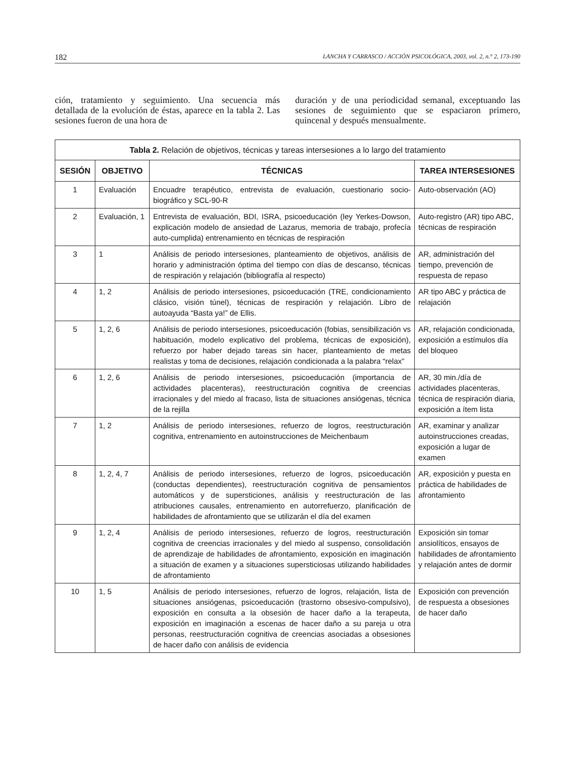182 LANCHA Y CARRASCO / ACCIÓN PSICOLÓGICA, 2003, vol. 2, n.° 2, 173-190
ción, tratamiento y seguimiento. Una secuencia más detallada de la evolución de éstas, aparece en la tabla 2. Las sesiones fueron de una hora de
duración y de una periodicidad semanal, exceptuando las sesiones de seguimiento que se espaciaron primero, quincenal y después mensualmente.
| Tabla 2. Relación de objetivos, técnicas y tareas intersesiones a lo largo del tratamiento | | | |
| --- | --- | --- | --- |
| SESIÓN | OBJETIVO | TÉCNICAS | TAREA INTERSESIONES |
| 1 | Evaluación | Encuadre terapéutico, entrevista de evaluación, cuestionario socio-biográfico y SCL-90-R | Auto-observación (AO) |
| 2 | Evaluación, 1 | Entrevista de evaluación, BDI, ISRA, psicoeducación (ley Yerkes-Dowson, explicación modelo de ansiedad de Lazarus, memoria de trabajo, profecía auto-cumplida) entrenamiento en técnicas de respiración | Auto-registro (AR) tipo ABC, técnicas de respiración |
| 3 | 1 | Análisis de periodo intersesiones, planteamiento de objetivos, análisis de horario y administración óptima del tiempo con días de descanso, técnicas de respiración y relajación (bibliografía al respecto) | AR, administración del tiempo, prevención de respuesta de repaso |
| 4 | 1, 2 | Análisis de periodo intersesiones, psicoeducación (TRE, condicionamiento clásico, visión túnel), técnicas de respiración y relajación. Libro de autoayuda “Basta ya!” de Ellis. | AR tipo ABC y práctica de relajación |
| 5 | 1, 2, 6 | Análisis de periodo intersesiones, psicoeducación (fobias, sensibilización vs habituación, modelo explicativo del problema, técnicas de exposición), refuerzo por haber dejado tareas sin hacer, planteamiento de metas realistas y toma de decisiones, relajación condicionada a la palabra “relax” | AR, relajación condicionada, exposición a estímulos día del bloqueo |
| 6 | 1, 2, 6 | Análisis de periodo intersesiones, psicoeducación (importancia de actividades placenteras), reestructuración cognitiva de creencias irracionales y del miedo al fracaso, lista de situaciones ansiógenas, técnica de la rejilla | AR, 30 min./día de actividades placenteras, técnica de respiración diaria, exposición a ítem lista |
| 7 | 1, 2 | Análisis de periodo intersesiones, refuerzo de logros, reestructuración cognitiva, entrenamiento en autoinstrucciones de Meichenbaum | AR, examinar y analizar autoinstrucciones creadas, exposición a lugar de examen |
| 8 | 1, 2, 4, 7 | Análisis de periodo intersesiones, refuerzo de logros, psicoeducación (conductas dependientes), reestructuración cognitiva de pensamientos automáticos y de supersticiones, análisis y reestructuración de las atribuciones causales, entrenamiento en autorrefuerzo, planificación de habilidades de afrontamiento que se utilizarán el día del examen | AR, exposición y puesta en práctica de habilidades de afrontamiento |
| 9 | 1, 2, 4 | Análisis de periodo intersesiones, refuerzo de logros, reestructuración cognitiva de creencias irracionales y del miedo al suspenso, consolidación de aprendizaje de habilidades de afrontamiento, exposición en imaginación a situación de examen y a situaciones supersticiosas utilizando habilidades de afrontamiento | Exposición sin tomar ansiolíticos, ensayos de habilidades de afrontamiento y relajación antes de dormir |
| 10 | 1, 5 | Análisis de periodo intersesiones, refuerzo de logros, relajación, lista de situaciones ansiógenas, psicoeducación (trastorno obsesivo-compulsivo), exposición en consulta a la obsesión de hacer daño a la terapeuta, exposición en imaginación a escenas de hacer daño a su pareja u otra personas, reestructuración cognitiva de creencias asociadas a obsesiones de hacer daño con análisis de evidencia | Exposición con prevención de respuesta a obsesiones de hacer daño |